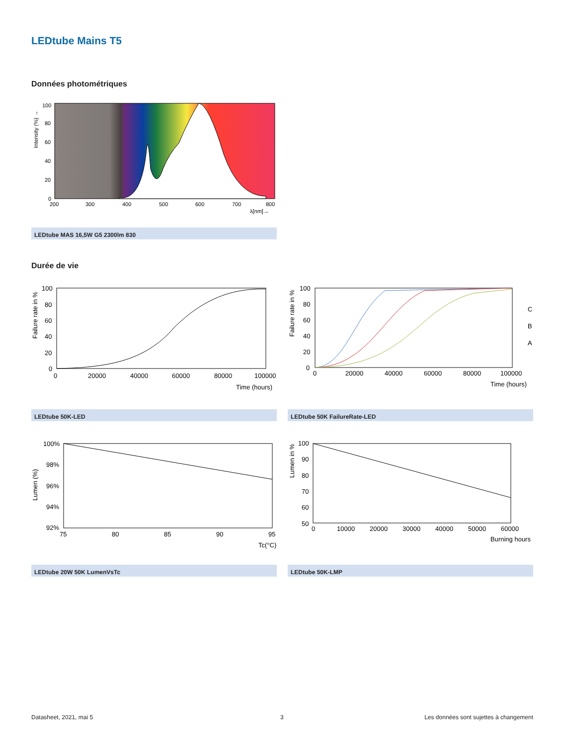LEDtube Mains T5
Données photométriques
100
80
60
40
20
0
200
300
400
500
600
700
800
λ[nm]→
Intensity (%) →
LEDtube MAS 16,5W G5 2300lm 830
Durée de vie
100
80
60
40
20
0
0
20000
40000
60000
80000
100000
Time (hours)
Failure rate in %
LEDtube 50K-LED
100
80
60
40
20
0
0
20000
40000
60000
80000
100000
Time (hours)
C
B
A
Failure rate in %
LEDtube 50K FailureRate-LED
100%
98%
96%
94%
92%
75
80
85
90
95
Tc(°C)
Lumen (%)
LEDtube 20W 50K LumenVsTc
100
90
80
70
60
50
0
10000
20000
30000
40000
50000
60000
Burning hours
Lumen in %
LEDtube 50K-LMP
Datasheet, 2021, mai 5 3
Les données sont sujettes à changement